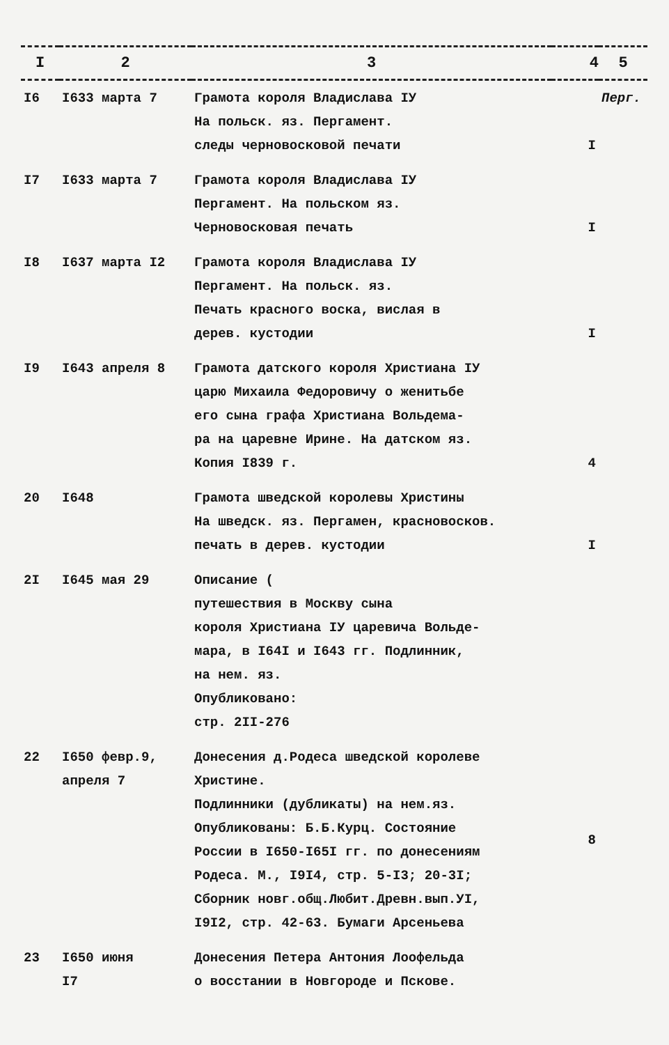| I | 2 | 3 | 4 | 5 |
| --- | --- | --- | --- | --- |
| I6 | I633 марта 7 | Грамота короля Владислава IУ На польск. яз. Пергамент. следы черновосковой печати | I | Перг. |
| I7 | I633 марта 7 | Грамота короля Владислава IУ Пергамент. На польском яз. Черновосковая печать | I | |
| I8 | I637 марта I2 | Грамота короля Владислава IУ Пергамент. На польск. яз. Печать красного воска, вислая в дерев. кустодии | I | |
| I9 | I643 апреля 8 | Грамота датского короля Христиана IУ царю Михаила Федоровичу о женитьбе его сына графа Христиана Вольдема- ра на царевне Ирине. На датском яз. Копия I839 г. | 4 | |
| 20 | I648 | Грамота шведской королевы Христины На шведск. яз. Пергамен, красновосков. печать в дерев. кустодии | I | |
| 2I | I645 мая 29 | Описание ( путешествия в Москву сына короля Христиана IУ царевича Вольде- мара, в I64I и I643 гг. Подлинник, на нем. яз. Опубликовано: стр. 2II-276 | | |
| 22 | I650 февр.9, апреля 7 | Донесения д.Родеса шведской королеве Христине. Подлинники (дубликаты) на нем.яз. Опубликованы: Б.Б.Курц. Состояние России в I650-I65I гг. по донесениям Родеса. М., I9I4, стр. 5-I3; 20-3I; Сборник новг.общ.Любит.Древн.вып.УI, I9I2, стр. 42-63. Бумаги Арсеньева | 8 | |
| 23 | I650 июня I7 | Донесения Петера Антония Лоофельда о восстании в Новгороде и Пскове. | | |